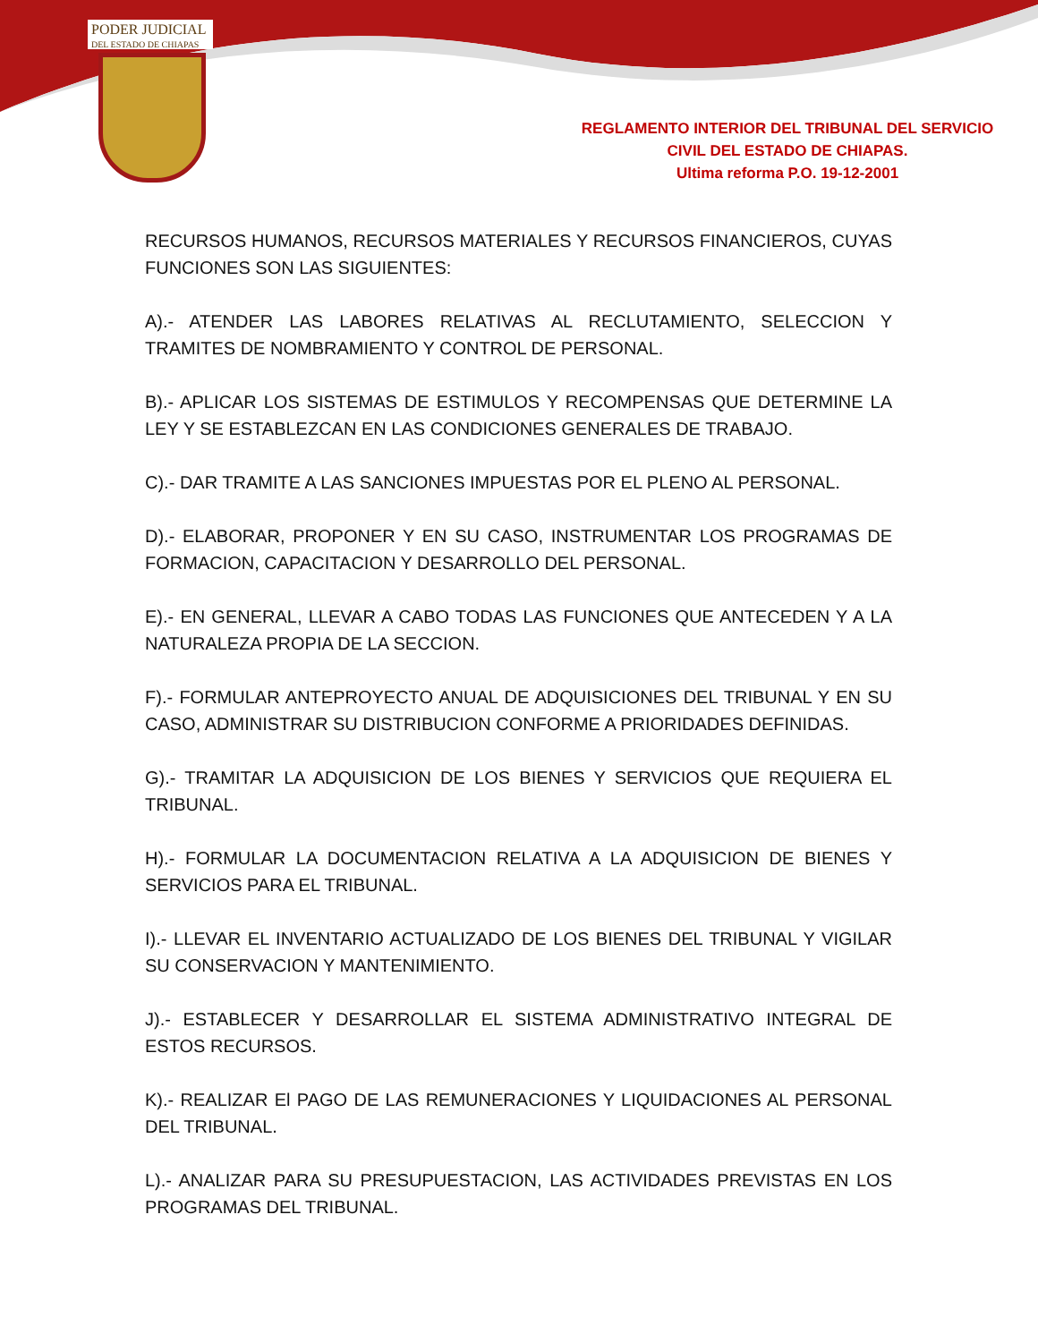PODER JUDICIAL
DEL ESTADO DE CHIAPAS
REGLAMENTO INTERIOR DEL TRIBUNAL DEL SERVICIO
CIVIL DEL ESTADO DE CHIAPAS.
Ultima reforma P.O. 19-12-2001
RECURSOS HUMANOS, RECURSOS MATERIALES Y RECURSOS FINANCIEROS, CUYAS FUNCIONES SON LAS SIGUIENTES:
A).- ATENDER LAS LABORES RELATIVAS AL RECLUTAMIENTO, SELECCION Y TRAMITES DE NOMBRAMIENTO Y CONTROL DE PERSONAL.
B).- APLICAR LOS SISTEMAS DE ESTIMULOS Y RECOMPENSAS QUE DETERMINE LA LEY Y SE ESTABLEZCAN EN LAS CONDICIONES GENERALES DE TRABAJO.
C).- DAR TRAMITE A LAS SANCIONES IMPUESTAS POR EL PLENO AL PERSONAL.
D).- ELABORAR, PROPONER Y EN SU CASO, INSTRUMENTAR LOS PROGRAMAS DE FORMACION, CAPACITACION Y DESARROLLO DEL PERSONAL.
E).- EN GENERAL, LLEVAR A CABO TODAS LAS FUNCIONES QUE ANTECEDEN Y A LA NATURALEZA PROPIA DE LA SECCION.
F).- FORMULAR ANTEPROYECTO ANUAL DE ADQUISICIONES DEL TRIBUNAL Y EN SU CASO, ADMINISTRAR SU DISTRIBUCION CONFORME A PRIORIDADES DEFINIDAS.
G).- TRAMITAR LA ADQUISICION DE LOS BIENES Y SERVICIOS QUE REQUIERA EL TRIBUNAL.
H).- FORMULAR LA DOCUMENTACION RELATIVA A LA ADQUISICION DE BIENES Y SERVICIOS PARA EL TRIBUNAL.
I).- LLEVAR EL INVENTARIO ACTUALIZADO DE LOS BIENES DEL TRIBUNAL Y VIGILAR SU CONSERVACION Y MANTENIMIENTO.
J).- ESTABLECER Y DESARROLLAR EL SISTEMA ADMINISTRATIVO INTEGRAL DE ESTOS RECURSOS.
K).- REALIZAR El PAGO DE LAS REMUNERACIONES Y LIQUIDACIONES AL PERSONAL DEL TRIBUNAL.
L).- ANALIZAR PARA SU PRESUPUESTACION, LAS ACTIVIDADES PREVISTAS EN LOS PROGRAMAS DEL TRIBUNAL.